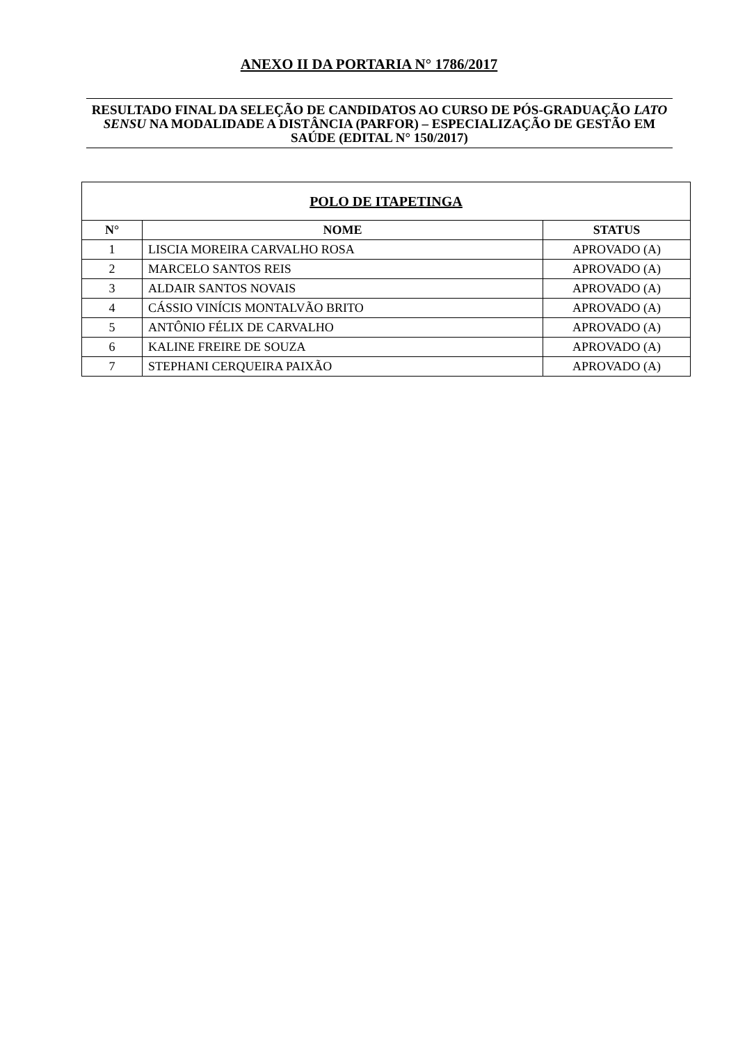ANEXO II DA PORTARIA N° 1786/2017
RESULTADO FINAL DA SELEÇÃO DE CANDIDATOS AO CURSO DE PÓS-GRADUAÇÃO LATO SENSU NA MODALIDADE A DISTÂNCIA (PARFOR) – ESPECIALIZAÇÃO DE GESTÃO EM SAÚDE (EDITAL N° 150/2017)
| POLO DE ITAPETINGA | | |
| --- | --- | --- |
| N° | NOME | STATUS |
| 1 | LISCIA MOREIRA CARVALHO ROSA | APROVADO (A) |
| 2 | MARCELO SANTOS REIS | APROVADO (A) |
| 3 | ALDAIR SANTOS NOVAIS | APROVADO (A) |
| 4 | CÁSSIO VINÍCIS MONTALVÃO BRITO | APROVADO (A) |
| 5 | ANTÔNIO FÉLIX DE CARVALHO | APROVADO (A) |
| 6 | KALINE FREIRE DE SOUZA | APROVADO (A) |
| 7 | STEPHANI CERQUEIRA PAIXÃO | APROVADO (A) |